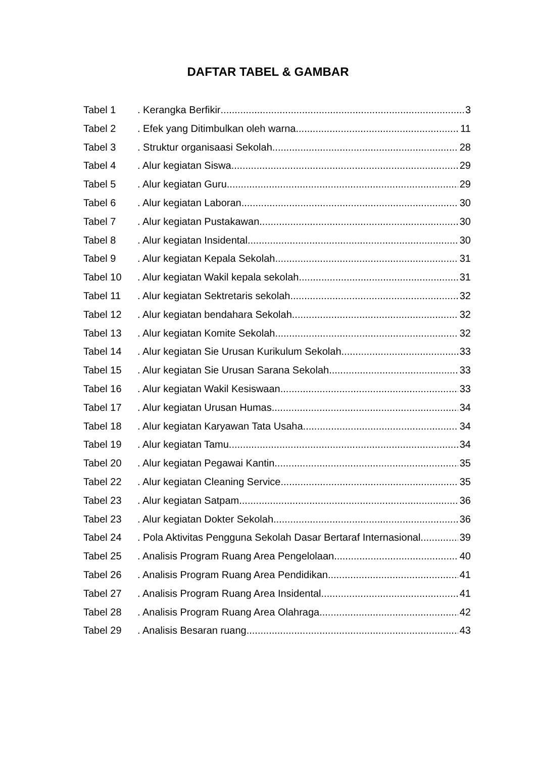DAFTAR TABEL & GAMBAR
Tabel 1. Kerangka Berfikir 3
Tabel 2. Efek yang Ditimbulkan oleh warna 11
Tabel 3. Struktur organisaasi Sekolah 28
Tabel 4. Alur kegiatan Siswa 29
Tabel 5. Alur kegiatan Guru 29
Tabel 6. Alur kegiatan Laboran 30
Tabel 7. Alur kegiatan Pustakawan 30
Tabel 8. Alur kegiatan Insidental 30
Tabel 9. Alur kegiatan Kepala Sekolah 31
Tabel 10. Alur kegiatan Wakil kepala sekolah 31
Tabel 11. Alur kegiatan Sektretaris sekolah 32
Tabel 12. Alur kegiatan bendahara Sekolah 32
Tabel 13. Alur kegiatan Komite Sekolah 32
Tabel 14. Alur kegiatan Sie Urusan Kurikulum Sekolah 33
Tabel 15. Alur kegiatan Sie Urusan Sarana Sekolah 33
Tabel 16. Alur kegiatan Wakil Kesiswaan 33
Tabel 17. Alur kegiatan Urusan Humas 34
Tabel 18. Alur kegiatan Karyawan Tata Usaha 34
Tabel 19. Alur kegiatan Tamu 34
Tabel 20. Alur kegiatan Pegawai Kantin 35
Tabel 22. Alur kegiatan Cleaning Service 35
Tabel 23. Alur kegiatan Satpam 36
Tabel 23. Alur kegiatan Dokter Sekolah 36
Tabel 24. Pola Aktivitas Pengguna Sekolah Dasar Bertaraf Internasional 39
Tabel 25. Analisis Program Ruang Area Pengelolaan 40
Tabel 26. Analisis Program Ruang Area Pendidikan 41
Tabel 27. Analisis Program Ruang Area Insidental 41
Tabel 28. Analisis Program Ruang Area Olahraga 42
Tabel 29. Analisis Besaran ruang 43